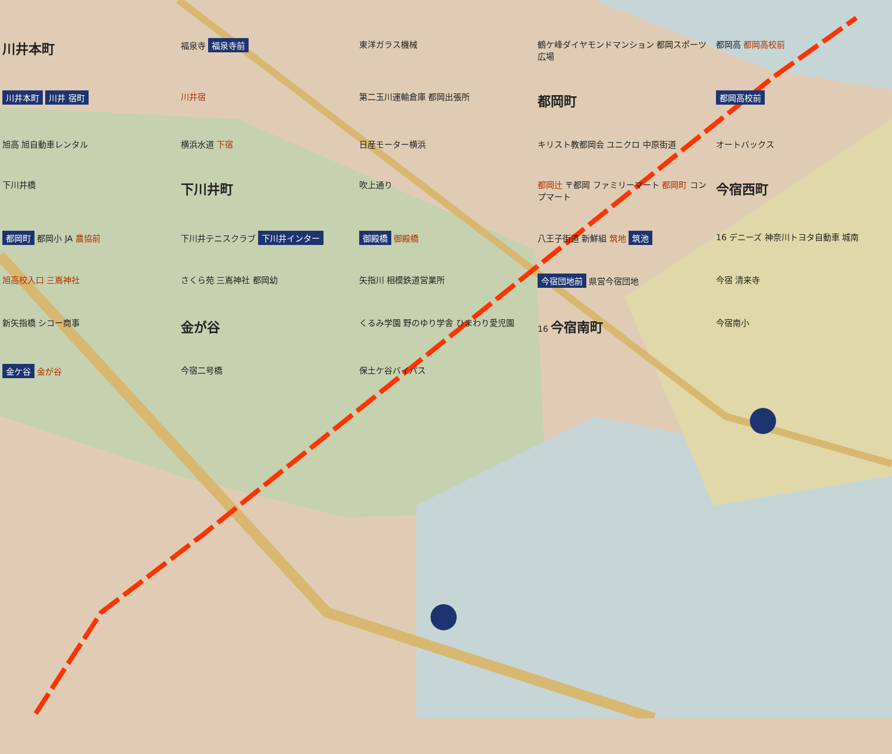川井本町
福泉寺 福泉寺前
東洋ガラス機械
鶴ケ峰ダイヤモンドマンション 都岡スポーツ広場
都岡高 都岡高校前
川井本町 川井 宿町
川井宿
第二玉川運輸倉庫 都岡出張所
都岡町
都岡高校前
旭高 旭自動車レンタル
横浜水道 下宿
日産モーター横浜
キリスト教都岡会 ユニクロ 中原街道
オートバックス
下川井橋
下川井町
吹上通り
都岡辻 〒都岡 ファミリーマート 都岡町 コンプマート
今宿西町
都岡町 都岡小 JA 農協前
下川井テニスクラブ 下川井インター
御殿橋 御殿橋
八王子街道 新鮮組 筑地 筑池
16 デニーズ 神奈川トヨタ自動車 城南
旭高校入口 三嶌神社
さくら苑 三嶌神社 都岡幼
矢指川 相模鉄道営業所
今宿団地前 県営今宿団地
今宿 清来寺
新矢指橋 シコー商事
金が谷
くるみ学園 野のゆり学舎 ひまわり愛児園
16 今宿南町
今宿南小
金ケ谷 金が谷
今宿二号橋
保土ケ谷バイパス